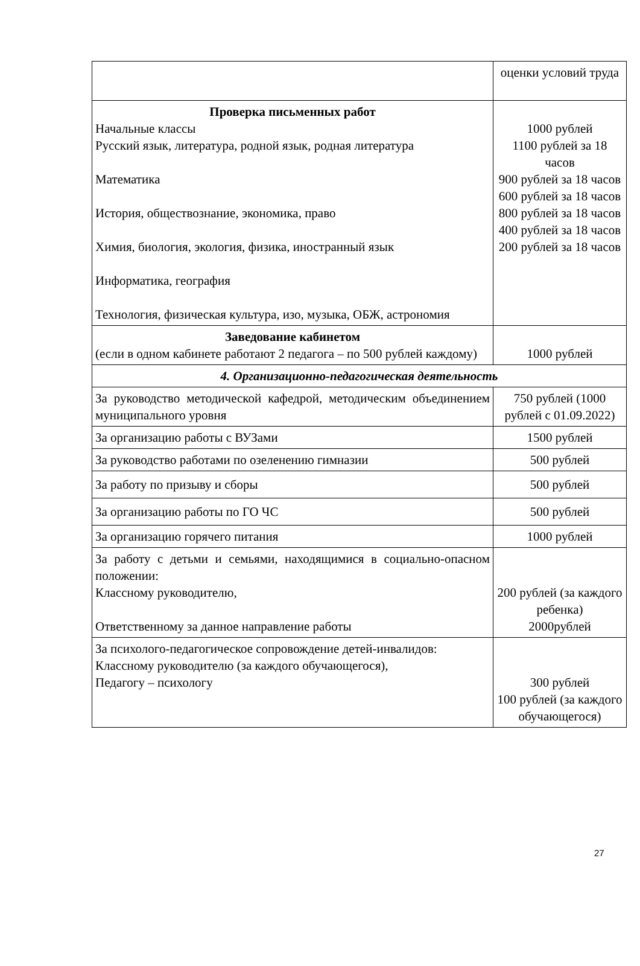| | оценки условий труда |
| Проверка письменных работ Начальные классы Русский язык, литература, родной язык, родная литература Математика История, обществознание, экономика, право Химия, биология, экология, физика, иностранный язык Информатика, география Технология, физическая культура, изо, музыка, ОБЖ, астрономия | 1000 рублей 1100 рублей за 18 часов 900 рублей за 18 часов 600 рублей за 18 часов 800 рублей за 18 часов 400 рублей за 18 часов 200 рублей за 18 часов |
| Заведование кабинетом (если в одном кабинете работают 2 педагога – по 500 рублей каждому) | 1000 рублей |
| 4. Организационно-педагогическая деятельность | |
| За руководство методической кафедрой, методическим объединением муниципального уровня | 750 рублей (1000 рублей с 01.09.2022) |
| За организацию работы с ВУЗами | 1500 рублей |
| За руководство работами по озеленению гимназии | 500 рублей |
| За работу по призыву и сборы | 500 рублей |
| За организацию работы по ГО ЧС | 500 рублей |
| За организацию горячего питания | 1000 рублей |
| За работу с детьми и семьями, находящимися в социально-опасном положении: Классному руководителю, Ответственному за данное направление работы | 200 рублей (за каждого ребенка) 2000рублей |
| За психолого-педагогическое сопровождение детей-инвалидов: Классному руководителю (за каждого обучающегося), Педагогу – психологу | 300 рублей 100 рублей (за каждого обучающегося) |
27